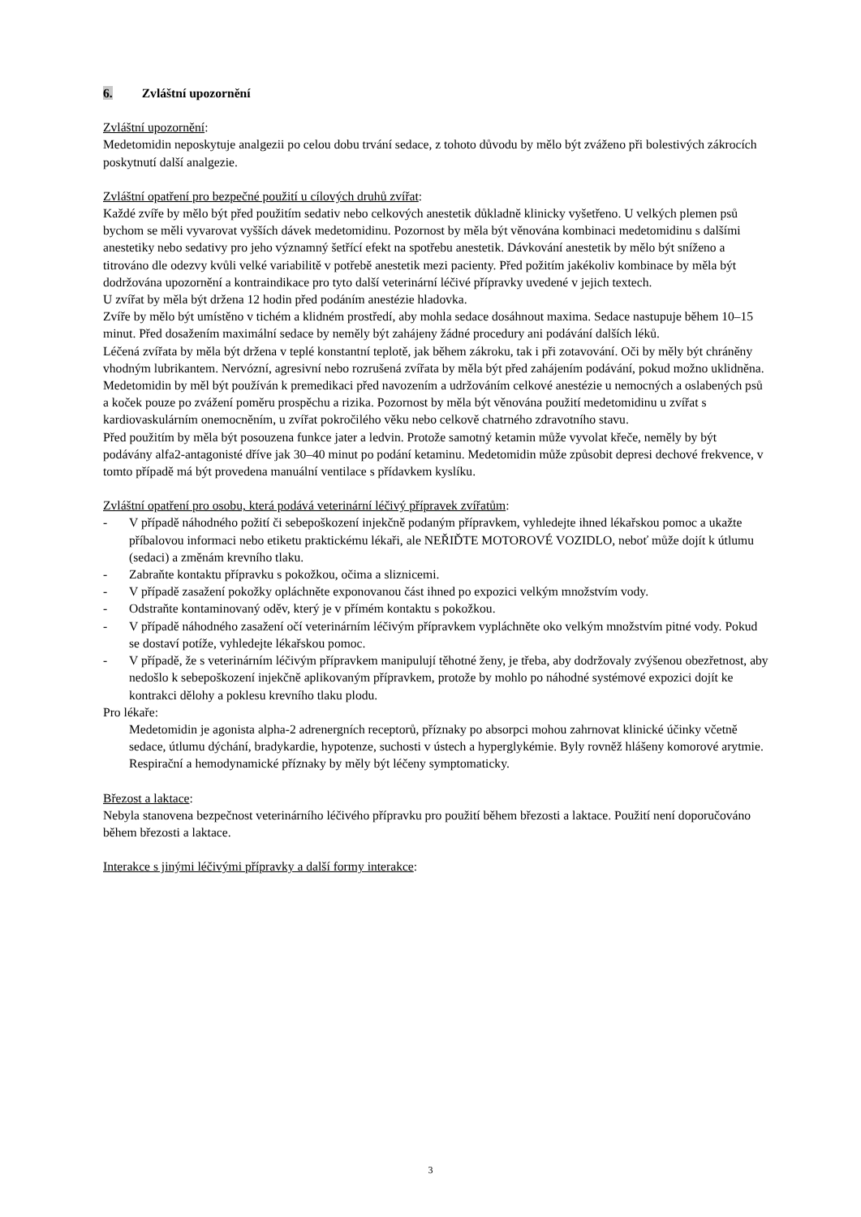6. Zvláštní upozornění
Zvláštní upozornění:
Medetomidin neposkytuje analgezii po celou dobu trvání sedace, z tohoto důvodu by mělo být zváženo při bolestivých zákrocích poskytnutí další analgezie.
Zvláštní opatření pro bezpečné použití u cílových druhů zvířat:
Každé zvíře by mělo být před použitím sedativ nebo celkových anestetik důkladně klinicky vyšetřeno. U velkých plemen psů bychom se měli vyvarovat vyšších dávek medetomidinu. Pozornost by měla být věnována kombinaci medetomidinu s dalšími anestetiky nebo sedativy pro jeho významný šetřící efekt na spotřebu anestetik. Dávkování anestetik by mělo být sníženo a titrováno dle odezvy kvůli velké variabilitě v potřebě anestetik mezi pacienty. Před požitím jakékoliv kombinace by měla být dodržována upozornění a kontraindikace pro tyto další veterinární léčivé přípravky uvedené v jejich textech.
U zvířat by měla být držena 12 hodin před podáním anestézie hladovka.
Zvíře by mělo být umístěno v tichém a klidném prostředí, aby mohla sedace dosáhnout maxima. Sedace nastupuje během 10–15 minut. Před dosažením maximální sedace by neměly být zahájeny žádné procedury ani podávání dalších léků.
Léčená zvířata by měla být držena v teplé konstantní teplotě, jak během zákroku, tak i při zotavování. Oči by měly být chráněny vhodným lubrikantem. Nervózní, agresivní nebo rozrušená zvířata by měla být před zahájením podávání, pokud možno uklidněna.
Medetomidin by měl být používán k premedikaci před navozením a udržováním celkové anestézie u nemocných a oslabených psů a koček pouze po zvážení poměru prospěchu a rizika. Pozornost by měla být věnována použití medetomidinu u zvířat s kardiovaskulárním onemocněním, u zvířat pokročilého věku nebo celkově chatrného zdravotního stavu.
Před použitím by měla být posouzena funkce jater a ledvin. Protože samotný ketamin může vyvolat křeče, neměly by být podávány alfa2-antagonisté dříve jak 30–40 minut po podání ketaminu. Medetomidin může způsobit depresi dechové frekvence, v tomto případě má být provedena manuální ventilace s přídavkem kyslíku.
Zvláštní opatření pro osobu, která podává veterinární léčivý přípravek zvířatům:
- V případě náhodného požití či sebepoškození injekčně podaným přípravkem, vyhledejte ihned lékařskou pomoc a ukažte příbalovou informaci nebo etiketu praktickému lékaři, ale NEŘIĎTE MOTOROVÉ VOZIDLO, neboť může dojít k útlumu (sedaci) a změnám krevního tlaku.
- Zabraňte kontaktu přípravku s pokožkou, očima a sliznicemi.
- V případě zasažení pokožky opláchněte exponovanou část ihned po expozici velkým množstvím vody.
- Odstraňte kontaminovaný oděv, který je v přímém kontaktu s pokožkou.
- V případě náhodného zasažení očí veterinárním léčivým přípravkem vypláchněte oko velkým množstvím pitné vody. Pokud se dostaví potíže, vyhledejte lékařskou pomoc.
- V případě, že s veterinárním léčivým přípravkem manipulují těhotné ženy, je třeba, aby dodržovaly zvýšenou obezřetnost, aby nedošlo k sebepoškození injekčně aplikovaným přípravkem, protože by mohlo po náhodné systémové expozici dojít ke kontrakci dělohy a poklesu krevního tlaku plodu.
Pro lékaře:
Medetomidin je agonista alpha-2 adrenergních receptorů, příznaky po absorpci mohou zahrnovat klinické účinky včetně sedace, útlumu dýchání, bradykardie, hypotenze, suchosti v ústech a hyperglykémie. Byly rovněž hlášeny komorové arytmie. Respirační a hemodynamické příznaky by měly být léčeny symptomaticky.
Březost a laktace:
Nebyla stanovena bezpečnost veterinárního léčivého přípravku pro použití během březosti a laktace. Použití není doporučováno během březosti a laktace.
Interakce s jinými léčivými přípravky a další formy interakce:
3